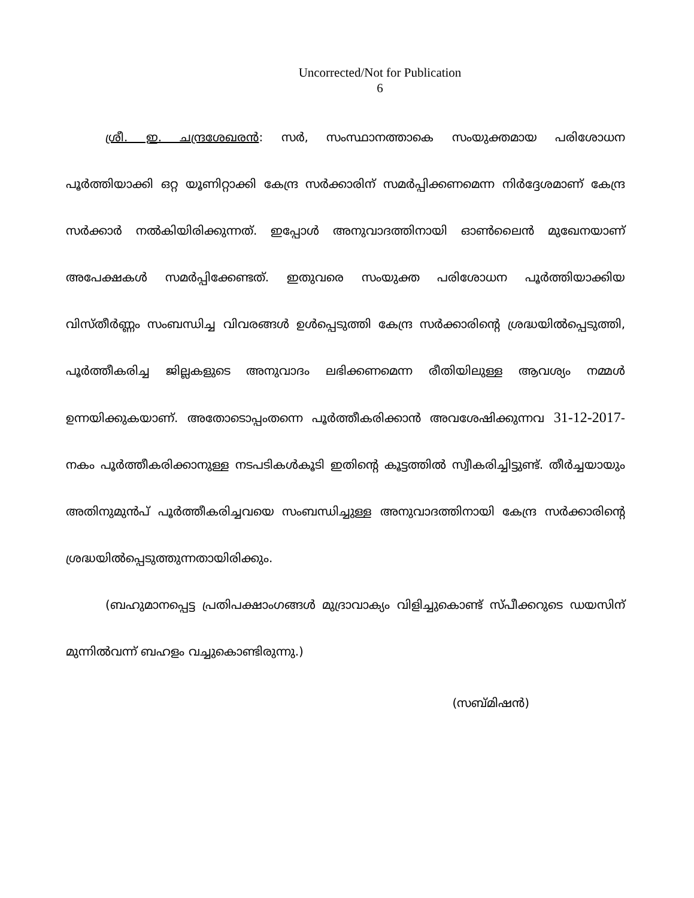Uncorrected/Not for Publication
6
ശ്രീ. ഇ. ചന്ദ്രശേഖരൻ: സർ, സംസ്ഥാനത്താകെ സംയുക്തമായ പരിശോധന പൂർത്തിയാക്കി ഒറ്റ യൂണിറ്റാക്കി കേന്ദ്ര സർക്കാരിന് സമർപ്പിക്കണമെന്ന നിർദ്ദേശമാണ് കേന്ദ്ര സർക്കാർ നൽകിയിരിക്കുന്നത്. ഇപ്പോൾ അനുവാദത്തിനായി ഓൺലൈൻ മുഖേനയാണ് അപേക്ഷകൾ സമർപ്പിക്കേണ്ടത്. ഇതുവരെ സംയുക്ത പരിശോധന പൂർത്തിയാക്കിയ വിസ്തീർണ്ണം സംബന്ധിച്ച വിവരങ്ങൾ ഉൾപ്പെടുത്തി കേന്ദ്ര സർക്കാരിന്റെ ശ്രദ്ധയിൽപ്പെടുത്തി, പൂർത്തീകരിച്ച ജില്ലകളുടെ അനുവാദം ലഭിക്കണമെന്ന രീതിയിലുള്ള ആവശ്യം നമ്മൾ ഉന്നയിക്കുകയാണ്. അതോടൊപ്പംതന്നെ പൂർത്തീകരിക്കാൻ അവശേഷിക്കുന്നവ 31-12-2017-നകം പൂർത്തീകരിക്കാനുള്ള നടപടികൾകൂടി ഇതിന്റെ കൂട്ടത്തിൽ സ്വീകരിച്ചിട്ടുണ്ട്. തീർച്ചയായും അതിനുമുൻപ് പൂർത്തീകരിച്ചവയെ സംബന്ധിച്ചുള്ള അനുവാദത്തിനായി കേന്ദ്ര സർക്കാരിന്റെ ശ്രദ്ധയിൽപ്പെടുത്തുന്നതായിരിക്കും.
(ബഹുമാനപ്പെട്ട പ്രതിപക്ഷാംഗങ്ങൾ മുദ്രാവാക്യം വിളിച്ചുകൊണ്ട് സ്പീക്കറുടെ ഡയസിന് മുന്നിൽവന്ന് ബഹളം വച്ചുകൊണ്ടിരുന്നു.)
(സബ്മിഷൻ)